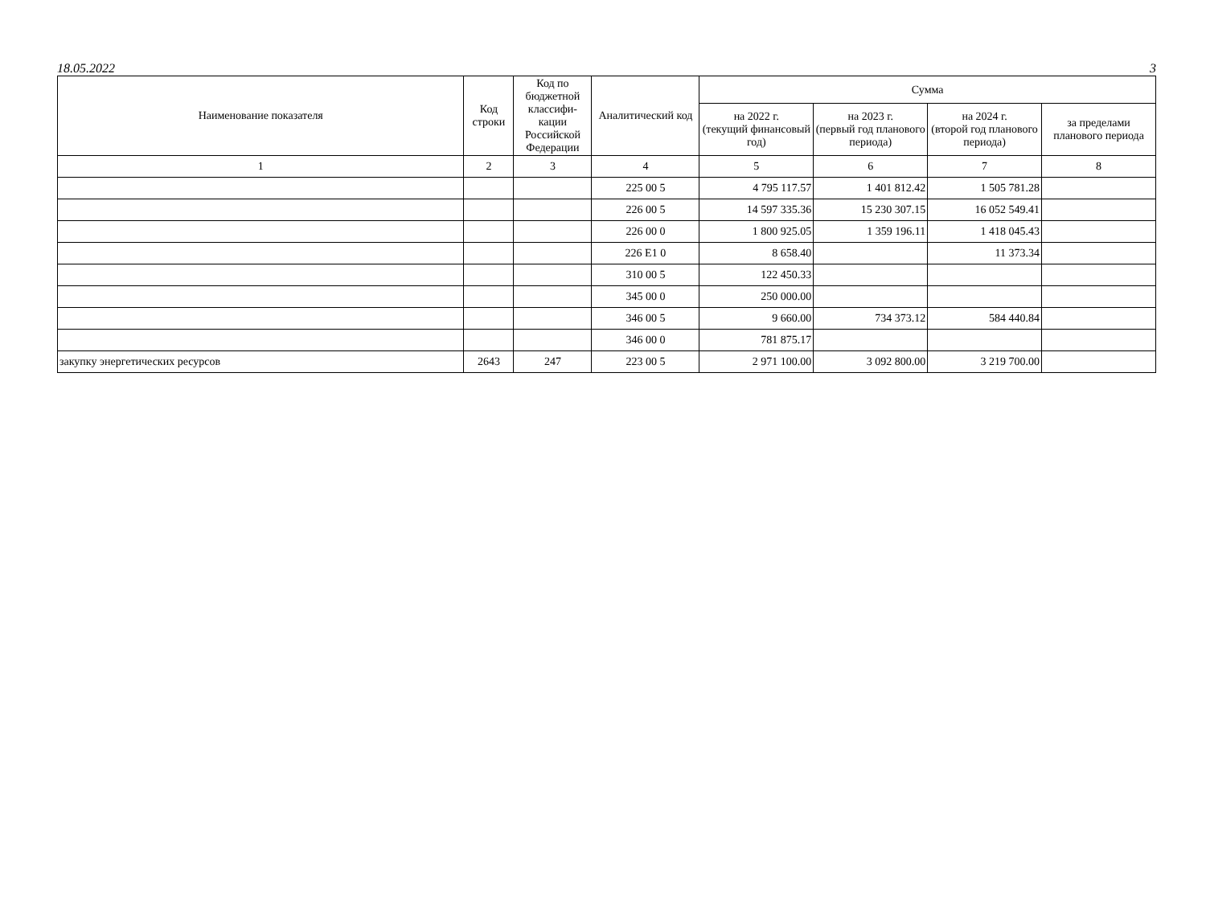18.05.2022 3
| Наименование показателя | Код строки | Код по бюджетной классифи-кации Российской Федерации | Аналитический код | Сумма | | | |
| --- | --- | --- | --- | --- | --- | --- | --- |
| | | | | на 2022 г. (текущий финансовый год) | на 2023 г. (первый год планового периода) | на 2024 г. (второй год планового периода) | за пределами планового периода |
| 1 | 2 | 3 | 4 | 5 | 6 | 7 | 8 |
| | | | 225 00 5 | 4 795 117.57 | 1 401 812.42 | 1 505 781.28 | |
| | | | 226 00 5 | 14 597 335.36 | 15 230 307.15 | 16 052 549.41 | |
| | | | 226 00 0 | 1 800 925.05 | 1 359 196.11 | 1 418 045.43 | |
| | | | 226 E1 0 | 8 658.40 | | 11 373.34 | |
| | | | 310 00 5 | 122 450.33 | | | |
| | | | 345 00 0 | 250 000.00 | | | |
| | | | 346 00 5 | 9 660.00 | 734 373.12 | 584 440.84 | |
| | | | 346 00 0 | 781 875.17 | | | |
| закупку энергетических ресурсов | 2643 | 247 | 223 00 5 | 2 971 100.00 | 3 092 800.00 | 3 219 700.00 | |